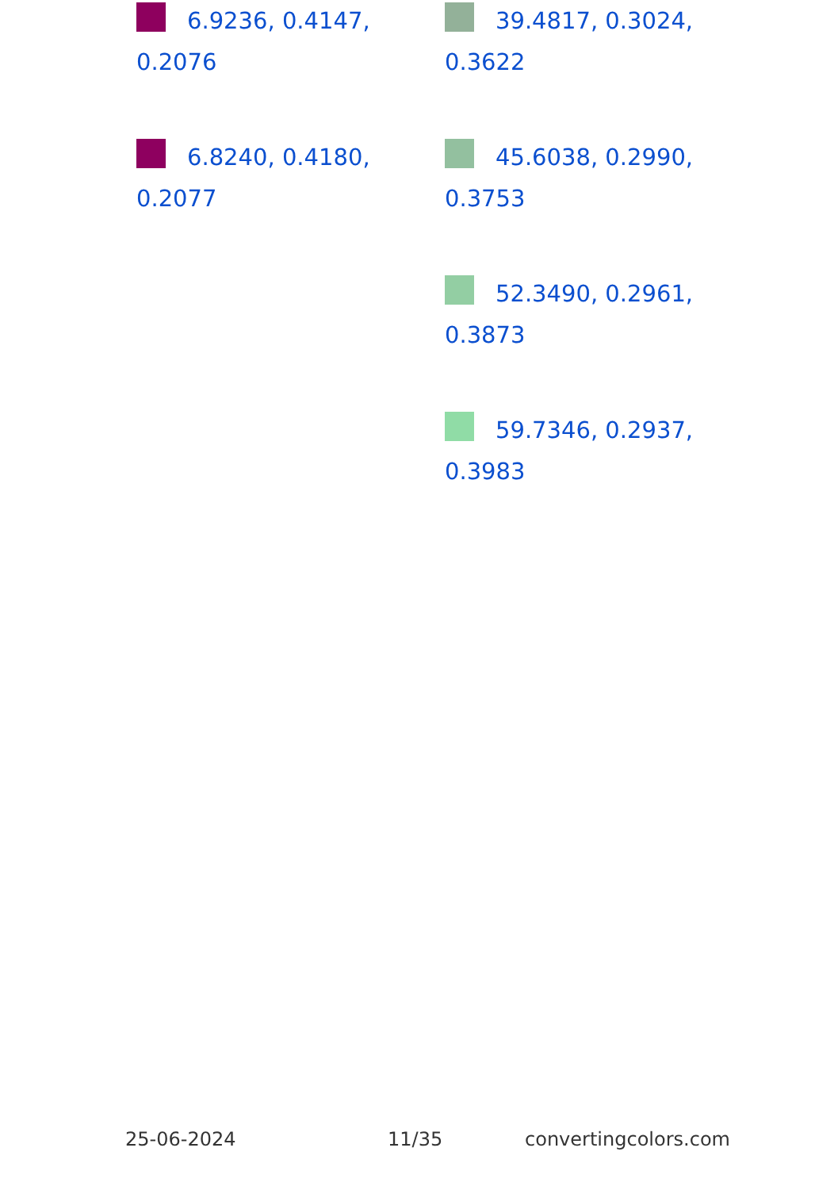6.9236, 0.4147, 0.2076
6.8240, 0.4180, 0.2077
39.4817, 0.3024, 0.3622
45.6038, 0.2990, 0.3753
52.3490, 0.2961, 0.3873
59.7346, 0.2937, 0.3983
25-06-2024 11/35 convertingcolors.com